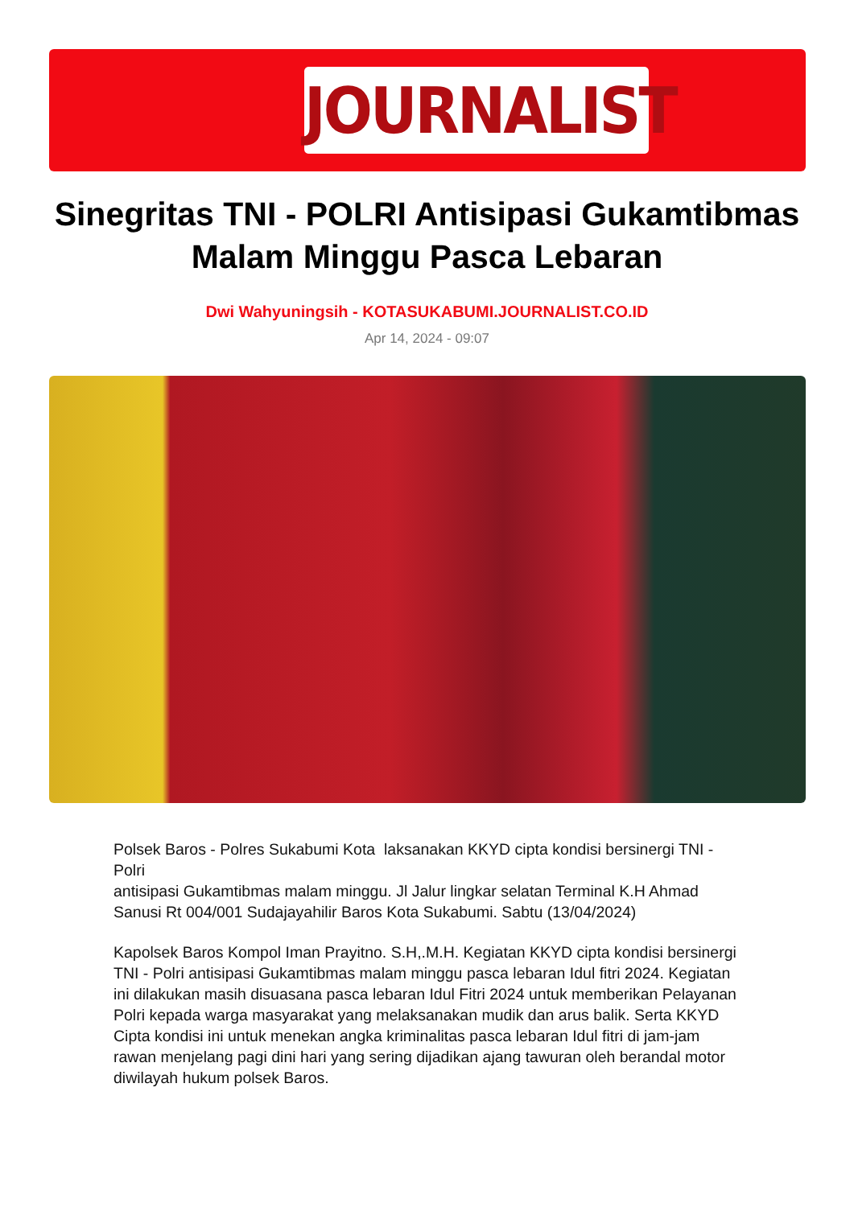JOURNALIST
Sinegritas TNI - POLRI Antisipasi Gukamtibmas Malam Minggu Pasca Lebaran
Dwi Wahyuningsih - KOTASUKABUMI.JOURNALIST.CO.ID
Apr 14, 2024 - 09:07
Polsek Baros - Polres Sukabumi Kota laksanakan KKYD cipta kondisi bersinergi TNI - Polri
antisipasi Gukamtibmas malam minggu. Jl Jalur lingkar selatan Terminal K.H Ahmad Sanusi Rt 004/001 Sudajayahilir Baros Kota Sukabumi. Sabtu (13/04/2024)
Kapolsek Baros Kompol Iman Prayitno. S.H,.M.H. Kegiatan KKYD cipta kondisi bersinergi TNI - Polri antisipasi Gukamtibmas malam minggu pasca lebaran Idul fitri 2024. Kegiatan ini dilakukan masih disuasana pasca lebaran Idul Fitri 2024 untuk memberikan Pelayanan Polri kepada warga masyarakat yang melaksanakan mudik dan arus balik. Serta KKYD Cipta kondisi ini untuk menekan angka kriminalitas pasca lebaran Idul fitri di jam-jam rawan menjelang pagi dini hari yang sering dijadikan ajang tawuran oleh berandal motor diwilayah hukum polsek Baros.